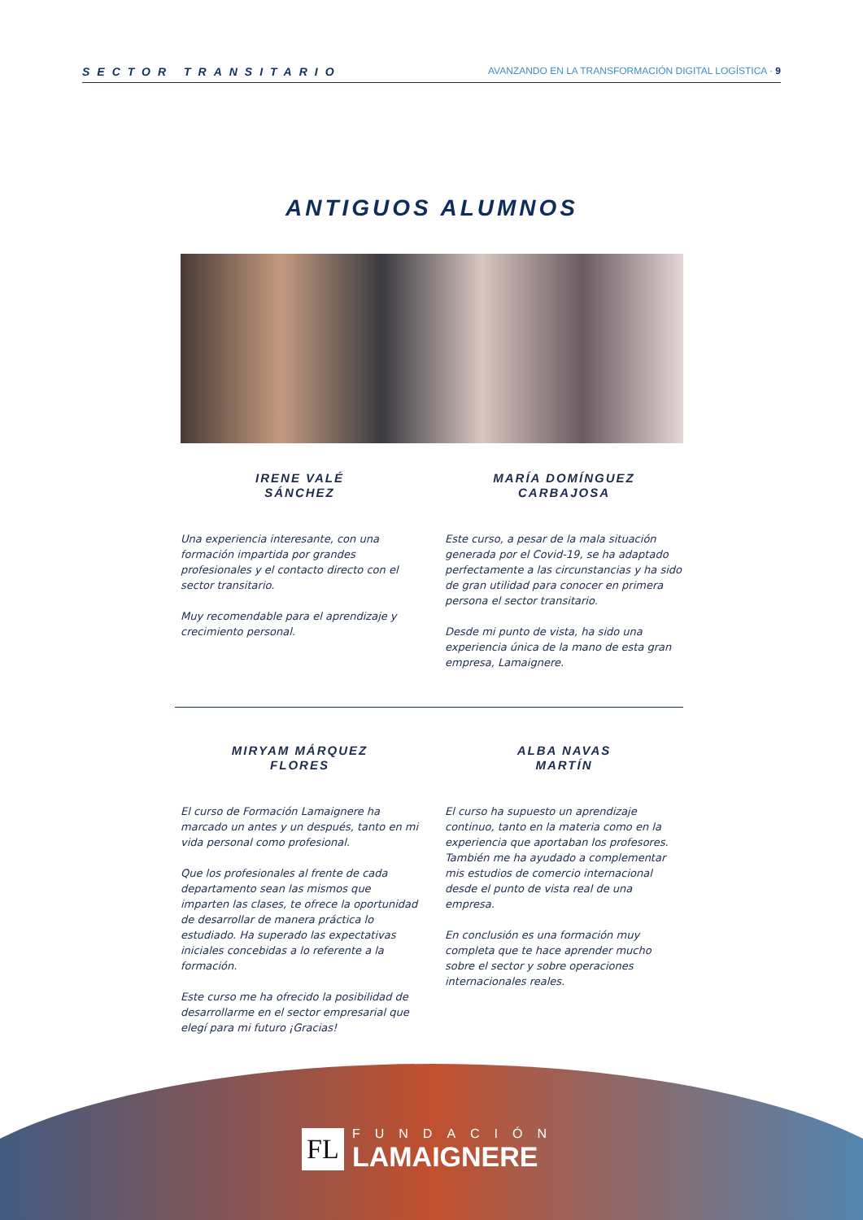SECTOR TRANSITARIO AVANZANDO EN LA TRANSFORMACIÓN DIGITAL LOGÍSTICA · 9
ANTIGUOS ALUMNOS
IRENE VALÉ
SÁNCHEZ
Una experiencia interesante, con una formación impartida por grandes profesionales y el contacto directo con el sector transitario.
Muy recomendable para el aprendizaje y crecimiento personal.
MARÍA DOMÍNGUEZ
CARBAJOSA
Este curso, a pesar de la mala situación generada por el Covid-19, se ha adaptado perfectamente a las circunstancias y ha sido de gran utilidad para conocer en primera persona el sector transitario.
Desde mi punto de vista, ha sido una experiencia única de la mano de esta gran empresa, Lamaignere.
MIRYAM MÁRQUEZ
FLORES
El curso de Formación Lamaignere ha marcado un antes y un después, tanto en mi vida personal como profesional.
Que los profesionales al frente de cada departamento sean las mismos que imparten las clases, te ofrece la oportunidad de desarrollar de manera práctica lo estudiado. Ha superado las expectativas iniciales concebidas a lo referente a la formación.
Este curso me ha ofrecido la posibilidad de desarrollarme en el sector empresarial que elegí para mi futuro ¡Gracias!
ALBA NAVAS
MARTÍN
El curso ha supuesto un aprendizaje continuo, tanto en la materia como en la experiencia que aportaban los profesores. También me ha ayudado a complementar mis estudios de comercio internacional desde el punto de vista real de una empresa.
En conclusión es una formación muy completa que te hace aprender mucho sobre el sector y sobre operaciones internacionales reales.
FL
FUNDACIÓN
LAMAIGNERE